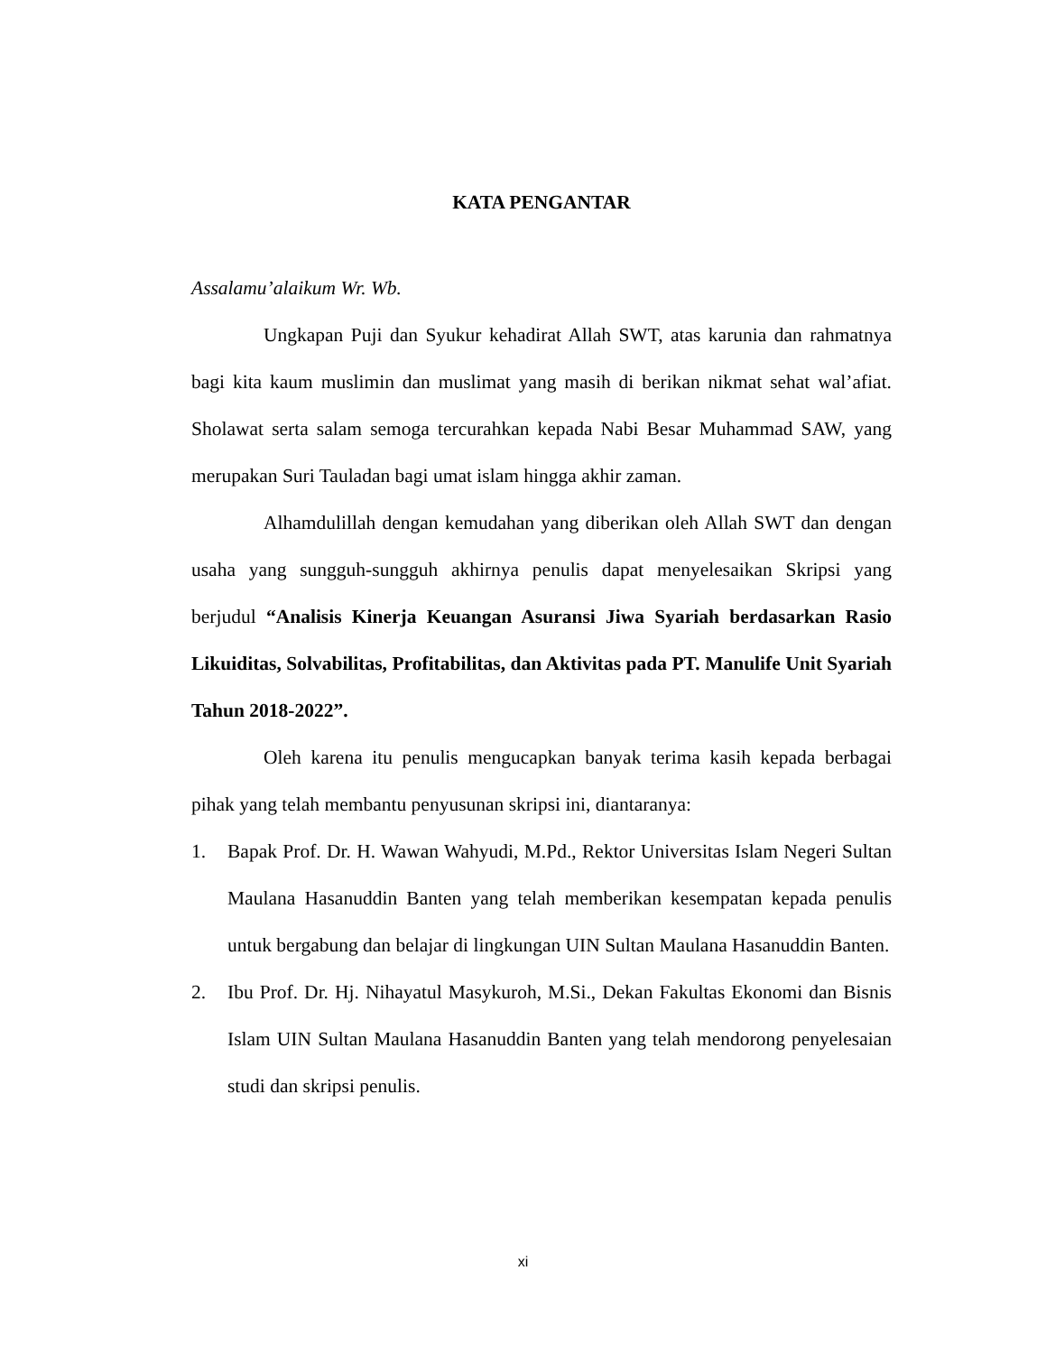KATA PENGANTAR
Assalamu’alaikum Wr. Wb.
Ungkapan Puji dan Syukur kehadirat Allah SWT, atas karunia dan rahmatnya bagi kita kaum muslimin dan muslimat yang masih di berikan nikmat sehat wal’afiat. Sholawat serta salam semoga tercurahkan kepada Nabi Besar Muhammad SAW, yang merupakan Suri Tauladan bagi umat islam hingga akhir zaman.
Alhamdulillah dengan kemudahan yang diberikan oleh Allah SWT dan dengan usaha yang sungguh-sungguh akhirnya penulis dapat menyelesaikan Skripsi yang berjudul “Analisis Kinerja Keuangan Asuransi Jiwa Syariah berdasarkan Rasio Likuiditas, Solvabilitas, Profitabilitas, dan Aktivitas pada PT. Manulife Unit Syariah Tahun 2018-2022”.
Oleh karena itu penulis mengucapkan banyak terima kasih kepada berbagai pihak yang telah membantu penyusunan skripsi ini, diantaranya:
1. Bapak Prof. Dr. H. Wawan Wahyudi, M.Pd., Rektor Universitas Islam Negeri Sultan Maulana Hasanuddin Banten yang telah memberikan kesempatan kepada penulis untuk bergabung dan belajar di lingkungan UIN Sultan Maulana Hasanuddin Banten.
2. Ibu Prof. Dr. Hj. Nihayatul Masykuroh, M.Si., Dekan Fakultas Ekonomi dan Bisnis Islam UIN Sultan Maulana Hasanuddin Banten yang telah mendorong penyelesaian studi dan skripsi penulis.
xi